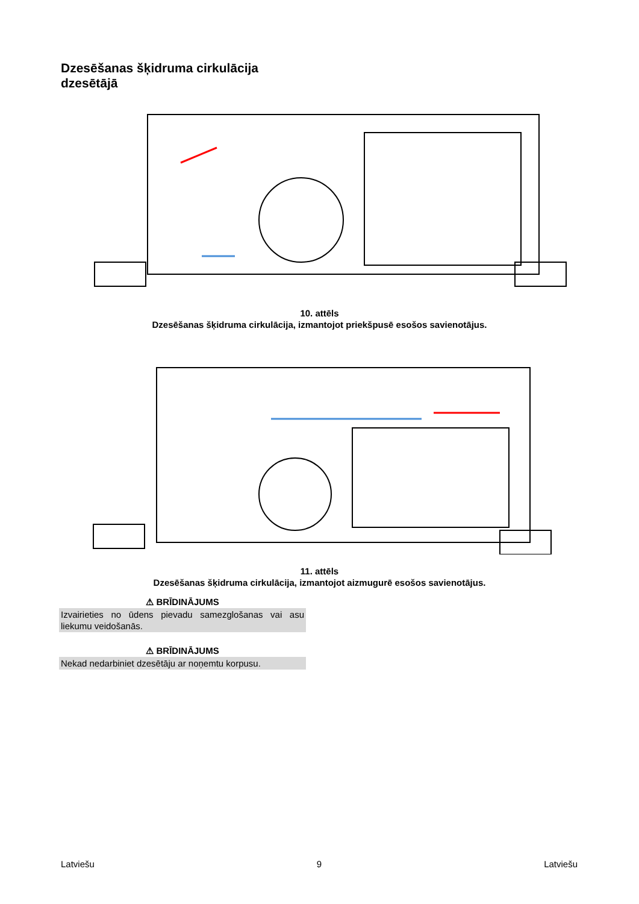Dzesēšanas šķidruma cirkulācija
dzesētājā
10. attēls
Dzesēšanas šķidruma cirkulācija, izmantojot priekšpusē esošos savienotājus.
11. attēls
Dzesēšanas šķidruma cirkulācija, izmantojot aizmugurē esošos savienotājus.
⚠ BRĪDINĀJUMS
Izvairieties no ūdens pievadu samezglošanas vai asu liekumu veidošanās.
⚠ BRĪDINĀJUMS
Nekad nedarbiniet dzesētāju ar noņemtu korpusu.
Latviešu 9 Latviešu